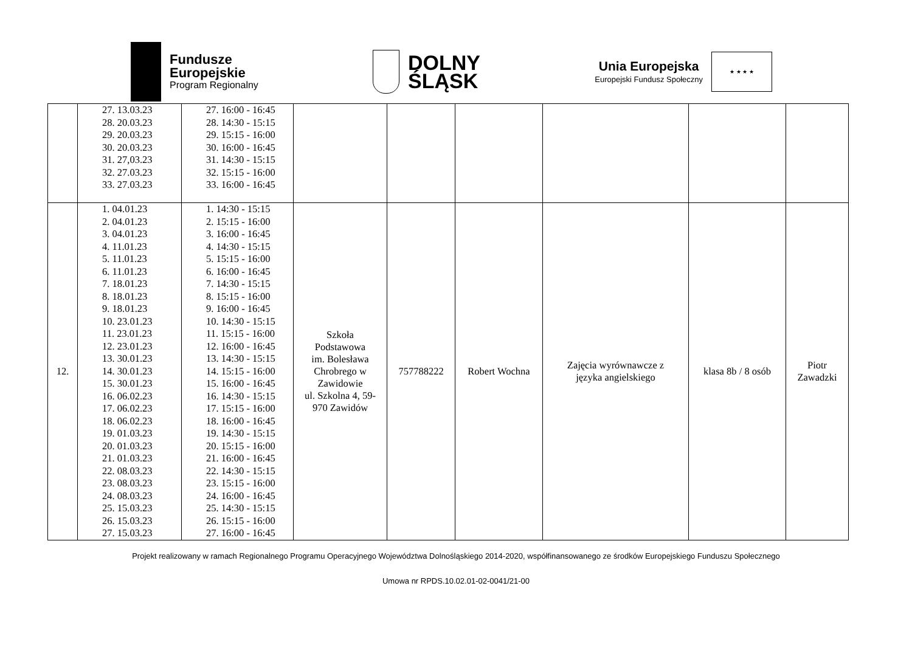Fundusze
Europejskie
Program Regionalny
DOLNY
ŚLĄSK
Unia Europejska
Europejski Fundusz Społeczny
★ ★ ★ ★
| | 27. 13.03.23 28. 20.03.23 29. 20.03.23 30. 20.03.23 31. 27,03.23 32. 27.03.23 33. 27.03.23 | 27. 16:00 - 16:45 28. 14:30 - 15:15 29. 15:15 - 16:00 30. 16:00 - 16:45 31. 14:30 - 15:15 32. 15:15 - 16:00 33. 16:00 - 16:45 | | | | | | |
| 12. | 1. 04.01.23 2. 04.01.23 3. 04.01.23 4. 11.01.23 5. 11.01.23 6. 11.01.23 7. 18.01.23 8. 18.01.23 9. 18.01.23 10. 23.01.23 11. 23.01.23 12. 23.01.23 13. 30.01.23 14. 30.01.23 15. 30.01.23 16. 06.02.23 17. 06.02.23 18. 06.02.23 19. 01.03.23 20. 01.03.23 21. 01.03.23 22. 08.03.23 23. 08.03.23 24. 08.03.23 25. 15.03.23 26. 15.03.23 27. 15.03.23 | 1. 14:30 - 15:15 2. 15:15 - 16:00 3. 16:00 - 16:45 4. 14:30 - 15:15 5. 15:15 - 16:00 6. 16:00 - 16:45 7. 14:30 - 15:15 8. 15:15 - 16:00 9. 16:00 - 16:45 10. 14:30 - 15:15 11. 15:15 - 16:00 12. 16:00 - 16:45 13. 14:30 - 15:15 14. 15:15 - 16:00 15. 16:00 - 16:45 16. 14:30 - 15:15 17. 15:15 - 16:00 18. 16:00 - 16:45 19. 14:30 - 15:15 20. 15:15 - 16:00 21. 16:00 - 16:45 22. 14:30 - 15:15 23. 15:15 - 16:00 24. 16:00 - 16:45 25. 14:30 - 15:15 26. 15:15 - 16:00 27. 16:00 - 16:45 | Szkoła Podstawowa im. Bolesława Chrobrego w Zawidowie ul. Szkolna 4, 59- 970 Zawidów | 757788222 | Robert Wochna | Zajęcia wyrównawcze z języka angielskiego | klasa 8b / 8 osób | Piotr Zawadzki |
Projekt realizowany w ramach Regionalnego Programu Operacyjnego Województwa Dolnośląskiego 2014-2020, współfinansowanego ze środków Europejskiego Funduszu Społecznego
Umowa nr RPDS.10.02.01-02-0041/21-00